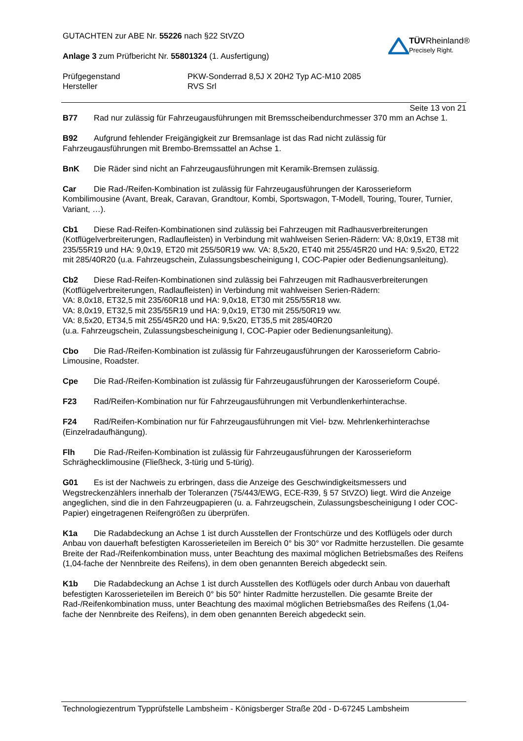GUTACHTEN zur ABE Nr. 55226 nach §22 StVZO
Anlage 3 zum Prüfbericht Nr. 55801324 (1. Ausfertigung)
TÜVRheinland®
Precisely Right.
Prüfgegenstand
PKW-Sonderrad 8,5J X 20H2 Typ AC-M10 2085
Hersteller
RVS Srl
Seite 13 von 21
B77 Rad nur zulässig für Fahrzeugausführungen mit Bremsscheibendurchmesser 370 mm an Achse 1.
B92 Aufgrund fehlender Freigängigkeit zur Bremsanlage ist das Rad nicht zulässig für Fahrzeugausführungen mit Brembo-Bremssattel an Achse 1.
BnK Die Räder sind nicht an Fahrzeugausführungen mit Keramik-Bremsen zulässig.
Car Die Rad-/Reifen-Kombination ist zulässig für Fahrzeugausführungen der Karosserieform Kombilimousine (Avant, Break, Caravan, Grandtour, Kombi, Sportswagon, T-Modell, Touring, Tourer, Turnier, Variant, …).
Cb1 Diese Rad-Reifen-Kombinationen sind zulässig bei Fahrzeugen mit Radhausverbreiterungen (Kotflügelverbreiterungen, Radlaufleisten) in Verbindung mit wahlweisen Serien-Rädern: VA: 8,0x19, ET38 mit 235/55R19 und HA: 9,0x19, ET20 mit 255/50R19 ww. VA: 8,5x20, ET40 mit 255/45R20 und HA: 9,5x20, ET22 mit 285/40R20 (u.a. Fahrzeugschein, Zulassungsbescheinigung I, COC-Papier oder Bedienungsanleitung).
Cb2 Diese Rad-Reifen-Kombinationen sind zulässig bei Fahrzeugen mit Radhausverbreiterungen (Kotflügelverbreiterungen, Radlaufleisten) in Verbindung mit wahlweisen Serien-Rädern:
VA: 8,0x18, ET32,5 mit 235/60R18 und HA: 9,0x18, ET30 mit 255/55R18 ww.
VA: 8,0x19, ET32,5 mit 235/55R19 und HA: 9,0x19, ET30 mit 255/50R19 ww.
VA: 8,5x20, ET34,5 mit 255/45R20 und HA: 9,5x20, ET35,5 mit 285/40R20
(u.a. Fahrzeugschein, Zulassungsbescheinigung I, COC-Papier oder Bedienungsanleitung).
Cbo Die Rad-/Reifen-Kombination ist zulässig für Fahrzeugausführungen der Karosserieform Cabrio-Limousine, Roadster.
Cpe Die Rad-/Reifen-Kombination ist zulässig für Fahrzeugausführungen der Karosserieform Coupé.
F23 Rad/Reifen-Kombination nur für Fahrzeugausführungen mit Verbundlenkerhinterachse.
F24 Rad/Reifen-Kombination nur für Fahrzeugausführungen mit Viel- bzw. Mehrlenkerhinterachse (Einzelradaufhängung).
Flh Die Rad-/Reifen-Kombination ist zulässig für Fahrzeugausführungen der Karosserieform Schräghecklimousine (Fließheck, 3-türig und 5-türig).
G01 Es ist der Nachweis zu erbringen, dass die Anzeige des Geschwindigkeitsmessers und Wegstreckenzählers innerhalb der Toleranzen (75/443/EWG, ECE-R39, § 57 StVZO) liegt. Wird die Anzeige angeglichen, sind die in den Fahrzeugpapieren (u. a. Fahrzeugschein, Zulassungsbescheinigung I oder COC-Papier) eingetragenen Reifengrößen zu überprüfen.
K1a Die Radabdeckung an Achse 1 ist durch Ausstellen der Frontschürze und des Kotflügels oder durch Anbau von dauerhaft befestigten Karosserieteilen im Bereich 0° bis 30° vor Radmitte herzustellen. Die gesamte Breite der Rad-/Reifenkombination muss, unter Beachtung des maximal möglichen Betriebsmaßes des Reifens (1,04-fache der Nennbreite des Reifens), in dem oben genannten Bereich abgedeckt sein.
K1b Die Radabdeckung an Achse 1 ist durch Ausstellen des Kotflügels oder durch Anbau von dauerhaft befestigten Karosserieteilen im Bereich 0° bis 50° hinter Radmitte herzustellen. Die gesamte Breite der Rad-/Reifenkombination muss, unter Beachtung des maximal möglichen Betriebsmaßes des Reifens (1,04-fache der Nennbreite des Reifens), in dem oben genannten Bereich abgedeckt sein.
Technologiezentrum Typprüfstelle Lambsheim - Königsberger Straße 20d - D-67245 Lambsheim